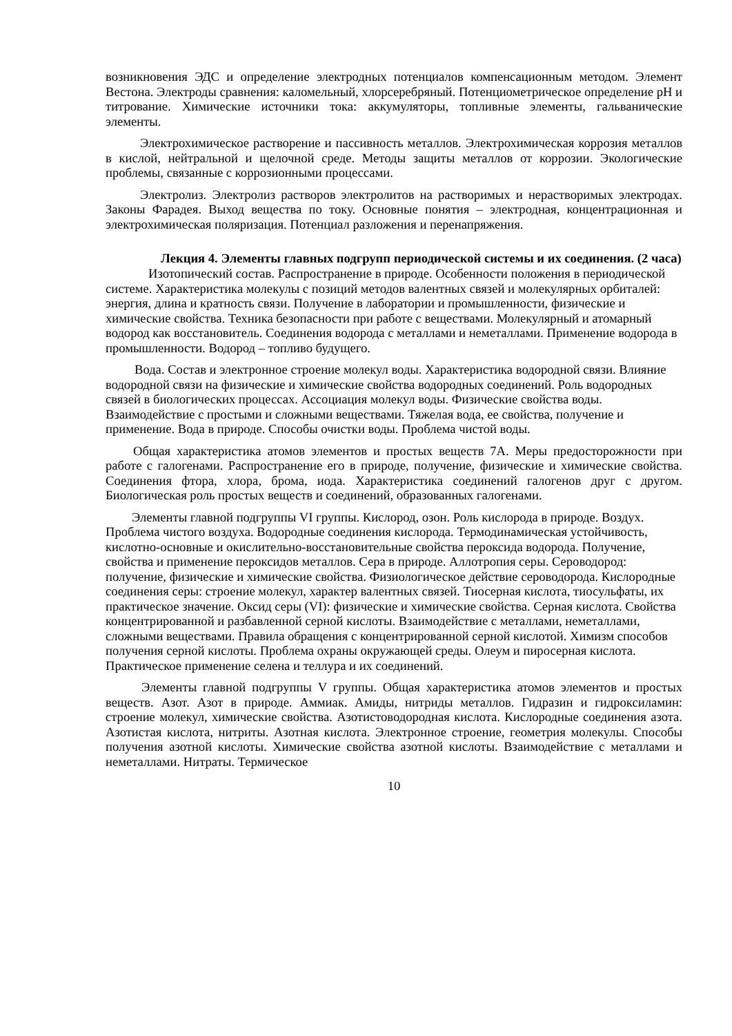возникновения ЭДС и определение электродных потенциалов компенсационным методом. Элемент Вестона. Электроды сравнения: каломельный, хлорсеребряный. Потенциометрическое определение pH и титрование. Химические источники тока: аккумуляторы, топливные элементы, гальванические элементы.
Электрохимическое растворение и пассивность металлов. Электрохимическая коррозия металлов в кислой, нейтральной и щелочной среде. Методы защиты металлов от коррозии. Экологические проблемы, связанные с коррозионными процессами.
Электролиз. Электролиз растворов электролитов на растворимых и нерастворимых электродах. Законы Фарадея. Выход вещества по току. Основные понятия – электродная, концентрационная и электрохимическая поляризация. Потенциал разложения и перенапряжения.
Лекция 4. Элементы главных подгрупп периодической системы и их соединения. (2 часа)
Изотопический состав. Распространение в природе. Особенности положения в периодической системе. Характеристика молекулы с позиций методов валентных связей и молекулярных орбиталей: энергия, длина и кратность связи. Получение в лаборатории и промышленности, физические и химические свойства. Техника безопасности при работе с веществами. Молекулярный и атомарный водород как восстановитель. Соединения водорода с металлами и неметаллами. Применение водорода в промышленности. Водород – топливо будущего.
Вода. Состав и электронное строение молекул воды. Характеристика водородной связи. Влияние водородной связи на физические и химические свойства водородных соединений. Роль водородных связей в биологических процессах. Ассоциация молекул воды. Физические свойства воды. Взаимодействие с простыми и сложными веществами. Тяжелая вода, ее свойства, получение и применение. Вода в природе. Способы очистки воды. Проблема чистой воды.
Общая характеристика атомов элементов и простых веществ 7А. Меры предосторожности при работе с галогенами. Распространение его в природе, получение, физические и химические свойства. Соединения фтора, хлора, брома, иода. Характеристика соединений галогенов друг с другом. Биологическая роль простых веществ и соединений, образованных галогенами.
Элементы главной подгруппы VI группы. Кислород, озон. Роль кислорода в природе. Воздух. Проблема чистого воздуха. Водородные соединения кислорода. Термодинамическая устойчивость, кислотно-основные и окислительно-восстановительные свойства пероксида водорода. Получение, свойства и применение пероксидов металлов. Сера в природе. Аллотропия серы. Сероводород: получение, физические и химические свойства. Физиологическое действие сероводорода. Кислородные соединения серы: строение молекул, характер валентных связей. Тиосерная кислота, тиосульфаты, их практическое значение. Оксид серы (VI): физические и химические свойства. Серная кислота. Свойства концентрированной и разбавленной серной кислоты. Взаимодействие с металлами, неметаллами, сложными веществами. Правила обращения с концентрированной серной кислотой. Химизм способов получения серной кислоты. Проблема охраны окружающей среды. Олеум и пиросерная кислота. Практическое применение селена и теллура и их соединений.
Элементы главной подгруппы V группы. Общая характеристика атомов элементов и простых веществ. Азот. Азот в природе. Аммиак. Амиды, нитриды металлов. Гидразин и гидроксиламин: строение молекул, химические свойства. Азотистоводородная кислота. Кислородные соединения азота. Азотистая кислота, нитриты. Азотная кислота. Электронное строение, геометрия молекулы. Способы получения азотной кислоты. Химические свойства азотной кислоты. Взаимодействие с металлами и неметаллами. Нитраты. Термическое
10